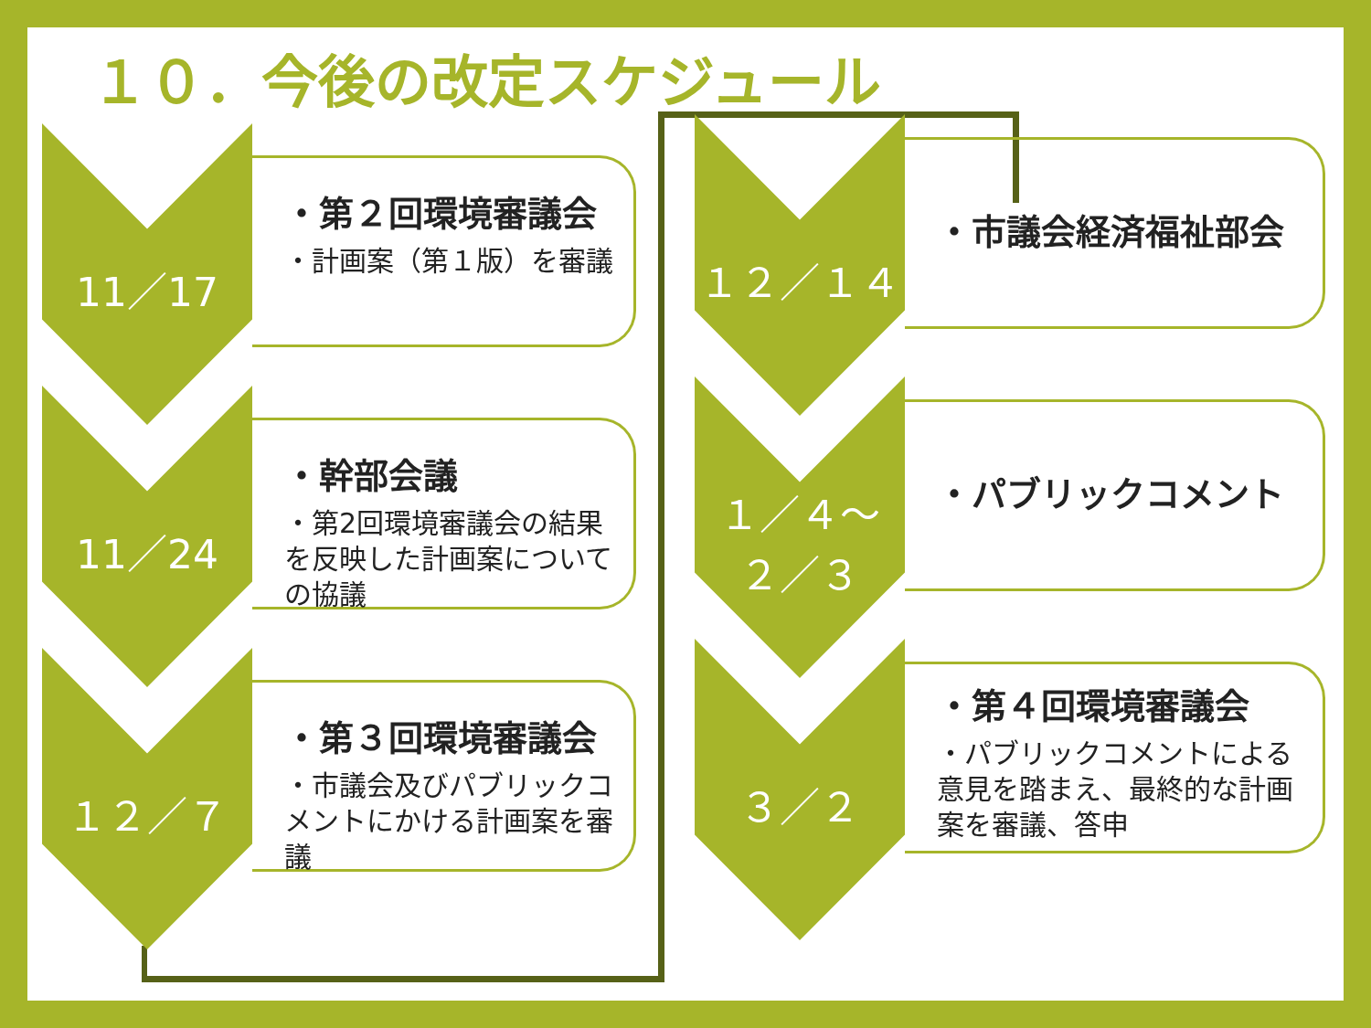１０．今後の改定スケジュール
11／17
・第２回環境審議会
・計画案（第１版）を審議
11／24
・幹部会議
・第2回環境審議会の結果を反映した計画案についての協議
１２／７
・第３回環境審議会
・市議会及びパブリックコメントにかける計画案を審議
１２／１４ ・市議会経済福祉部会
１／４～
２／３
・パブリックコメント
３／２
・第４回環境審議会
・パブリックコメントによる意見を踏まえ、最終的な計画案を審議、答申